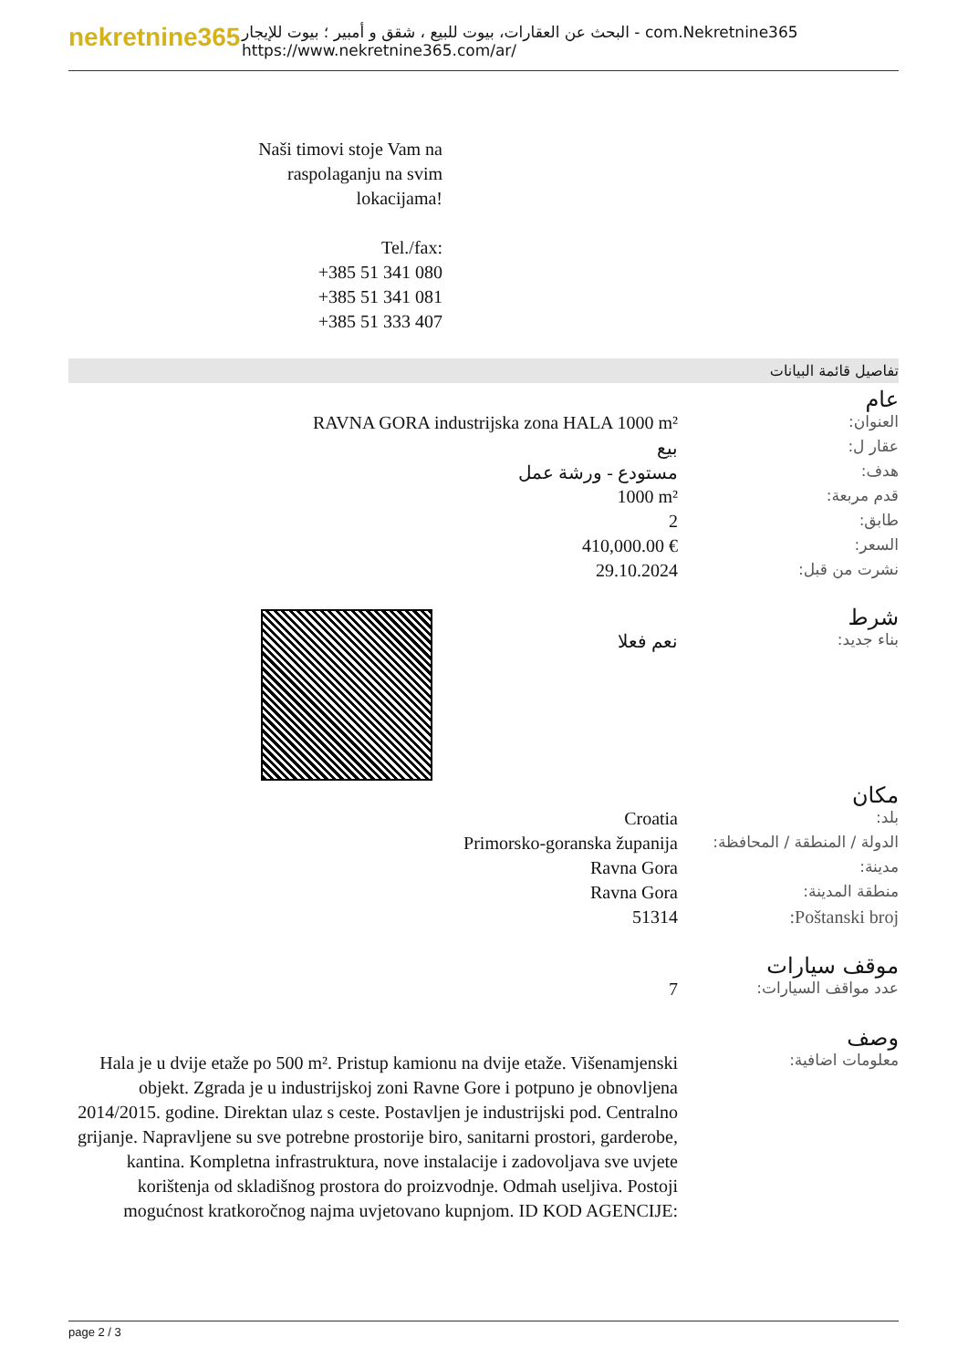nekretnine365
البحث عن العقارات، بيوت للبيع ، شقق و أمبير ؛ بيوت للإيجار - com.Nekretnine365
https://www.nekretnine365.com/ar/
Naši timovi stoje Vam na
raspolaganju na svim
lokacijama!
Tel./fax:
+385 51 341 080
+385 51 341 081
+385 51 333 407
تفاصيل قائمة البيانات
عام
| RAVNA GORA industrijska zona HALA 1000 m² | العنوان: |
| بيع | عقار ل: |
| مستودع - ورشة عمل | هدف: |
| 1000 m² | قدم مربعة: |
| 2 | طابق: |
| 410,000.00 € | السعر: |
| 29.10.2024 | نشرت من قبل: |
شرط
| نعم فعلا | بناء جديد: |
مكان
| Croatia | بلد: |
| Primorsko-goranska županija | الدولة / المنطقة / المحافظة: |
| Ravna Gora | مدينة: |
| Ravna Gora | منطقة المدينة: |
| 51314 | Poštanski broj: |
موقف سيارات
| 7 | عدد مواقف السيارات: |
وصف
| Hala je u dvije etaže po 500 m². Pristup kamionu na dvije etaže. Višenamjenski objekt. Zgrada je u industrijskoj zoni Ravne Gore i potpuno je obnovljena 2014/2015. godine. Direktan ulaz s ceste. Postavljen je industrijski pod. Centralno grijanje. Napravljene su sve potrebne prostorije biro, sanitarni prostori, garderobe, kantina. Kompletna infrastruktura, nove instalacije i zadovoljava sve uvjete korištenja od skladišnog prostora do proizvodnje. Odmah useljiva. Postoji mogućnost kratkoročnog najma uvjetovano kupnjom. ID KOD AGENCIJE: | معلومات اضافية: |
page 2 / 3